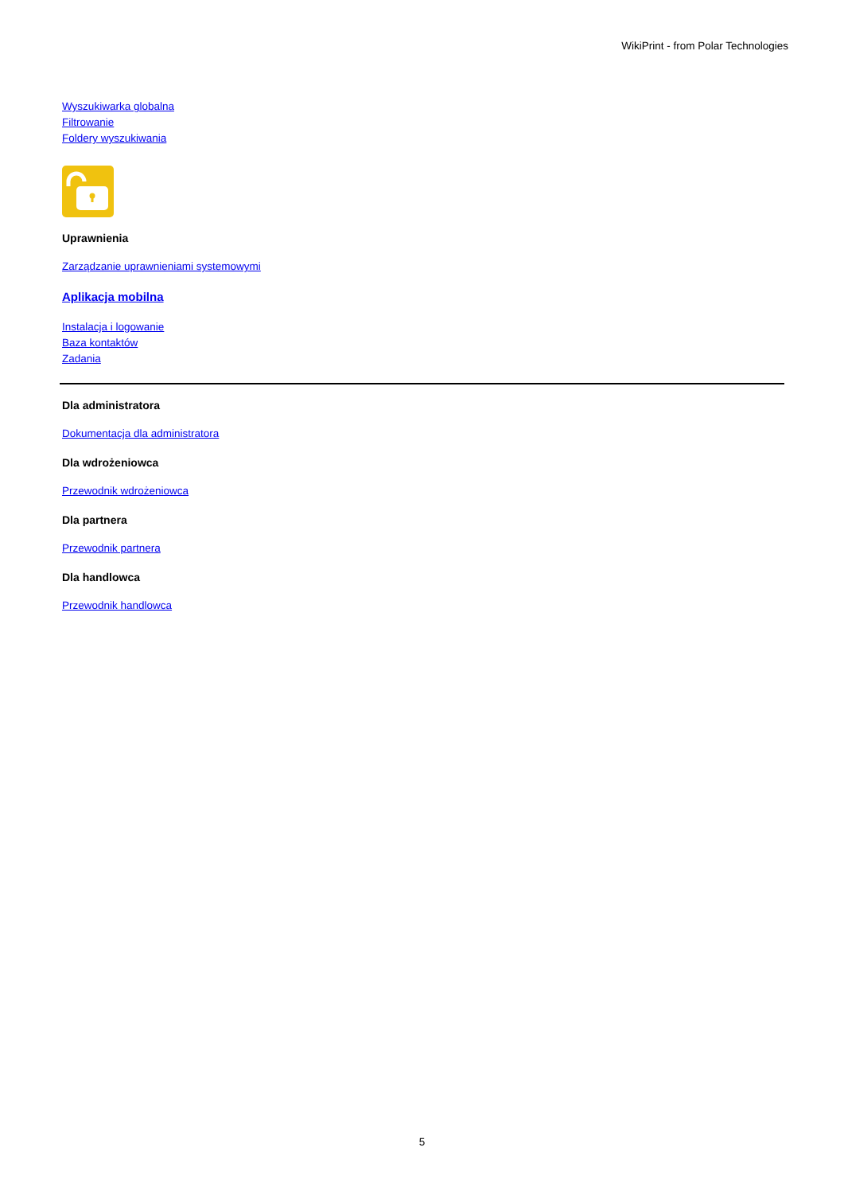WikiPrint - from Polar Technologies
Wyszukiwarka globalna
Filtrowanie
Foldery wyszukiwania
Uprawnienia
Zarządzanie uprawnieniami systemowymi
Aplikacja mobilna
Instalacja i logowanie
Baza kontaktów
Zadania
Dla administratora
Dokumentacja dla administratora
Dla wdrożeniowca
Przewodnik wdrożeniowca
Dla partnera
Przewodnik partnera
Dla handlowca
Przewodnik handlowca
5